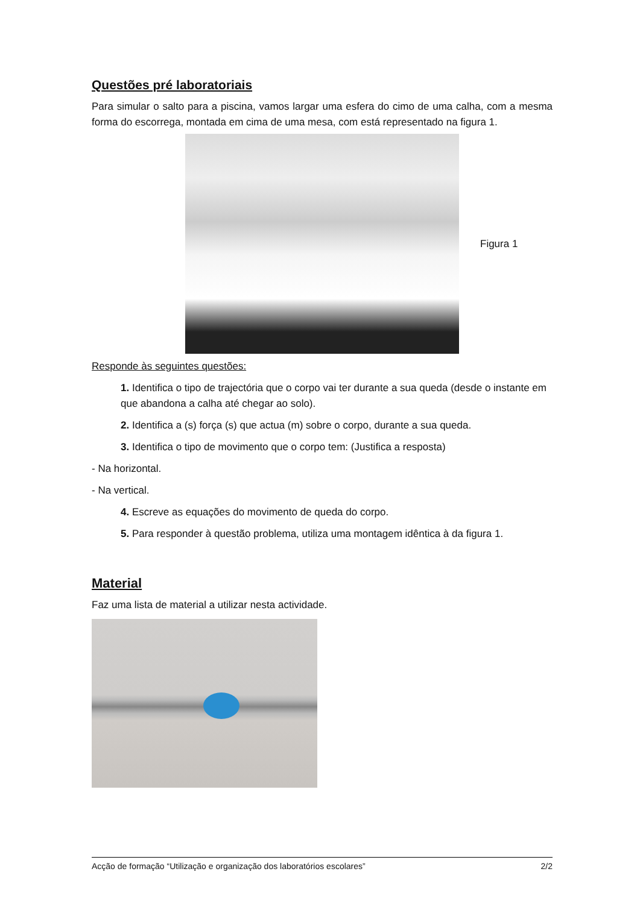Questões pré laboratoriais
Para simular o salto para a piscina, vamos largar uma esfera do cimo de uma calha, com a mesma forma do escorrega, montada em cima de uma mesa, com está representado na figura 1.
Figura 1
Responde às seguintes questões:
1. Identifica o tipo de trajectória que o corpo vai ter durante a sua queda (desde o instante em que abandona a calha até chegar ao solo).
2. Identifica a (s) força (s) que actua (m) sobre o corpo, durante a sua queda.
3. Identifica o tipo de movimento que o corpo tem: (Justifica a resposta)
- Na horizontal.
- Na vertical.
4. Escreve as equações do movimento de queda do corpo.
5. Para responder à questão problema, utiliza uma montagem idêntica à da figura 1.
Material
Faz uma lista de material a utilizar nesta actividade.
Acção de formação “Utilização e organização dos laboratórios escolares” 2/2